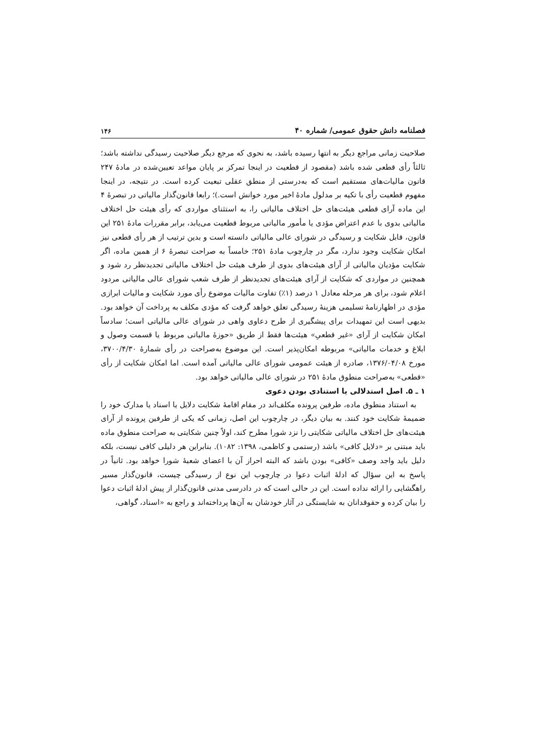فصلنامه دانش حقوق عمومی/ شماره ۴۰ ۱۴۶
صلاحیت زمانی مراجع دیگر به انتها رسیده باشد، به نحوی که مرجع دیگر صلاحیت رسیدگی نداشته باشد؛ ثالثاً رأی قطعی شده باشد (مقصود از قطعیت در اینجا تمرکز بر پایان مواعد تعیین‌شده در مادهٔ ۲۴۷ قانون مالیات‌های مستقیم است که به‌درستی از منطق عقلی تبعیت کرده است. در نتیجه، در اینجا مفهوم قطعیت رأی با تکیه بر مدلول مادهٔ اخیر مورد خوانش است.)؛ رابعا قانون‌گذار مالیاتی در تبصرهٔ ۴ این ماده آرای قطعی هیئت‌های حل اختلاف مالیاتی را، به استثنای مواردی که رأی هیئت حل اختلاف مالیاتی بدوی با عدم اعتراض مؤدی یا مأمور مالیاتی مربوط قطعیت می‌یابد، برابر مقررات مادهٔ ۲۵۱ این قانون، قابل شکایت و رسیدگی در شورای عالی مالیاتی دانسته است و بدین ترتیب از هر رأی قطعی نیز امکان شکایت وجود ندارد، مگر در چارچوب مادهٔ ۲۵۱؛ خامساً به صراحت تبصرهٔ ۶ از همین ماده، اگر شکایت مؤدیان مالیاتی از آرای هیئت‌های بدوی از طرف هیئت حل اختلاف مالیاتی تجدیدنظر رد شود و همچنین در مواردی که شکایت از آرای هیئت‌های تجدیدنظر از طرف شعب شورای عالی مالیاتی مردود اعلام شود، برای هر مرحله معادل ۱ درصد (۱٪) تفاوت مالیات موضوع رأی مورد شکایت و مالیات ابرازی مؤدی در اظهارنامهٔ تسلیمی هزینهٔ رسیدگی تعلق خواهد گرفت که مؤدی مکلف به پرداخت آن خواهد بود. بدیهی است این تمهیدات برای پیشگیری از طرح دعاوی واهی در شورای عالی مالیاتی است؛ سادساً امکان شکایت از آرای «غیر قطعیِ» هیئت‌ها فقط از طریق «حوزهٔ مالیاتی مربوط یا قسمت وصول و ابلاغ و خدمات مالیاتی» مربوطه امکان‌پذیر است. این موضوع به‌صراحت در رأی شمارهٔ ۳۷۰۰/۴/۳۰، مورخ ۱۳۷۶/۰۴/۰۸، صادره از هیئت عمومی شورای عالی مالیاتی آمده است. اما امکان شکایت از رأی «قطعی» به‌صراحت منطوق مادهٔ ۲۵۱ در شورای عالی مالیاتی خواهد بود.
۱ ـ ۵. اصل استدلالی یا استنادی بودن دعوی
به استناد منطوق ماده، طرفین پرونده مکلف‌اند در مقام اقامهٔ شکایت دلایل یا اسناد یا مدارک خود را ضمیمهٔ شکایت خود کنند. به بیان دیگر، در چارچوب این اصل، زمانی که یکی از طرفین پرونده از آرای هیئت‌های حل اختلاف مالیاتی شکایتی را نزد شورا مطرح کند، اولاً چنین شکایتی به صراحت منطوق ماده باید مبتنی بر «دلایل کافی» باشد (رستمی و کاظمی، ۱۳۹۸: ۱۰۸۲). بنابراین هر دلیلی کافی نیست، بلکه دلیل باید واجد وصف «کافی» بودن باشد که البته احراز آن با اعضای شعبهٔ شورا خواهد بود. ثانیاً در پاسخ به این سؤال که ادلهٔ اثبات دعوا در چارچوب این نوع از رسیدگی چیست، قانون‌گذار مسیر راهگشایی را ارائه نداده است. این در حالی است که در دادرسی مدنی قانون‌گذار از پیش ادلهٔ اثبات دعوا را بیان کرده و حقوقدانان به شایستگی در آثار خودشان به آن‌ها پرداخته‌اند و راجع به «اسناد، گواهی،